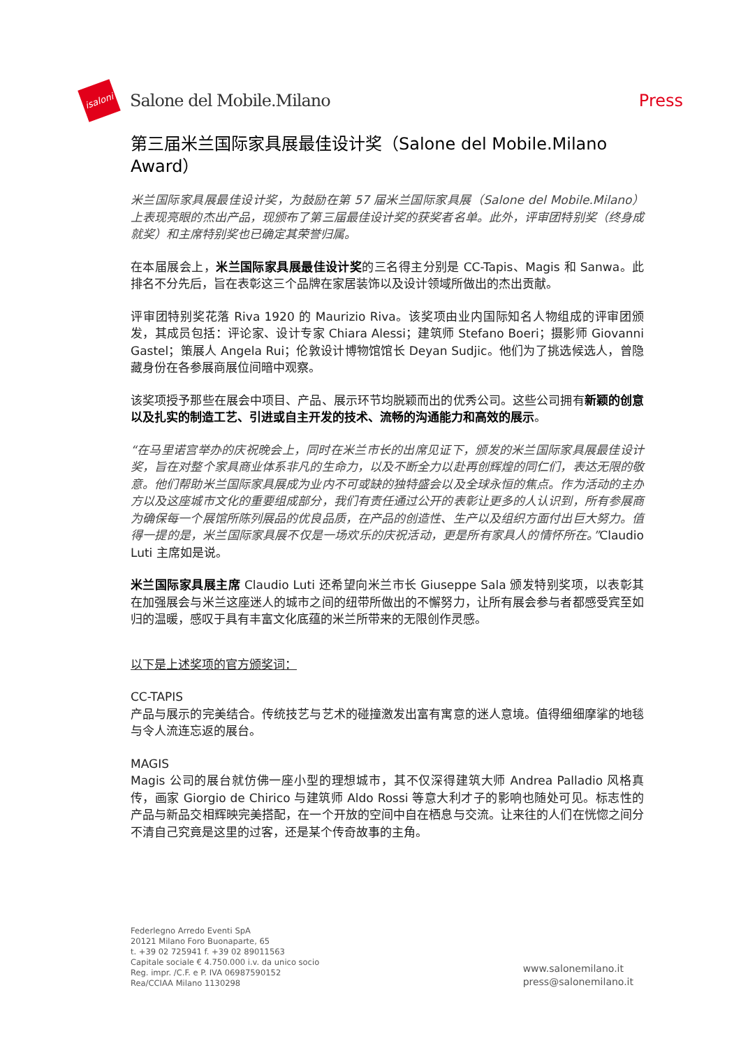isaloni
Salone del Mobile.Milano
Press
第三届米兰国际家具展最佳设计奖（Salone del Mobile.Milano Award）
米兰国际家具展最佳设计奖，为鼓励在第 57 届米兰国际家具展（Salone del Mobile.Milano）上表现亮眼的杰出产品，现颁布了第三届最佳设计奖的获奖者名单。此外，评审团特别奖（终身成就奖）和主席特别奖也已确定其荣誉归属。
在本届展会上，米兰国际家具展最佳设计奖的三名得主分别是 CC-Tapis、Magis 和 Sanwa。此排名不分先后，旨在表彰这三个品牌在家居装饰以及设计领域所做出的杰出贡献。
评审团特别奖花落 Riva 1920 的 Maurizio Riva。该奖项由业内国际知名人物组成的评审团颁发，其成员包括：评论家、设计专家 Chiara Alessi；建筑师 Stefano Boeri；摄影师 Giovanni Gastel；策展人 Angela Rui；伦敦设计博物馆馆长 Deyan Sudjic。他们为了挑选候选人，曾隐藏身份在各参展商展位间暗中观察。
该奖项授予那些在展会中项目、产品、展示环节均脱颖而出的优秀公司。这些公司拥有新颖的创意以及扎实的制造工艺、引进或自主开发的技术、流畅的沟通能力和高效的展示。
“在马里诺宫举办的庆祝晚会上，同时在米兰市长的出席见证下，颁发的米兰国际家具展最佳设计奖，旨在对整个家具商业体系非凡的生命力，以及不断全力以赴再创辉煌的同仁们，表达无限的敬意。他们帮助米兰国际家具展成为业内不可或缺的独特盛会以及全球永恒的焦点。作为活动的主办方以及这座城市文化的重要组成部分，我们有责任通过公开的表彰让更多的人认识到，所有参展商为确保每一个展馆所陈列展品的优良品质，在产品的创造性、生产以及组织方面付出巨大努力。值得一提的是，米兰国际家具展不仅是一场欢乐的庆祝活动，更是所有家具人的情怀所在。”Claudio Luti 主席如是说。
米兰国际家具展主席 Claudio Luti 还希望向米兰市长 Giuseppe Sala 颁发特别奖项，以表彰其在加强展会与米兰这座迷人的城市之间的纽带所做出的不懈努力，让所有展会参与者都感受宾至如归的温暖，感叹于具有丰富文化底蕴的米兰所带来的无限创作灵感。
以下是上述奖项的官方颁奖词：
CC-TAPIS
产品与展示的完美结合。传统技艺与艺术的碰撞激发出富有寓意的迷人意境。值得细细摩挲的地毯与令人流连忘返的展台。
MAGIS
Magis 公司的展台就仿佛一座小型的理想城市，其不仅深得建筑大师 Andrea Palladio 风格真传，画家 Giorgio de Chirico 与建筑师 Aldo Rossi 等意大利才子的影响也随处可见。标志性的产品与新品交相辉映完美搭配，在一个开放的空间中自在栖息与交流。让来往的人们在恍惚之间分不清自己究竟是这里的过客，还是某个传奇故事的主角。
Federlegno Arredo Eventi SpA
20121 Milano Foro Buonaparte, 65
t. +39 02 725941 f. +39 02 89011563
Capitale sociale € 4.750.000 i.v. da unico socio
Reg. impr. /C.F. e P. IVA 06987590152
Rea/CCIAA Milano 1130298
www.salonemilano.it
press@salonemilano.it